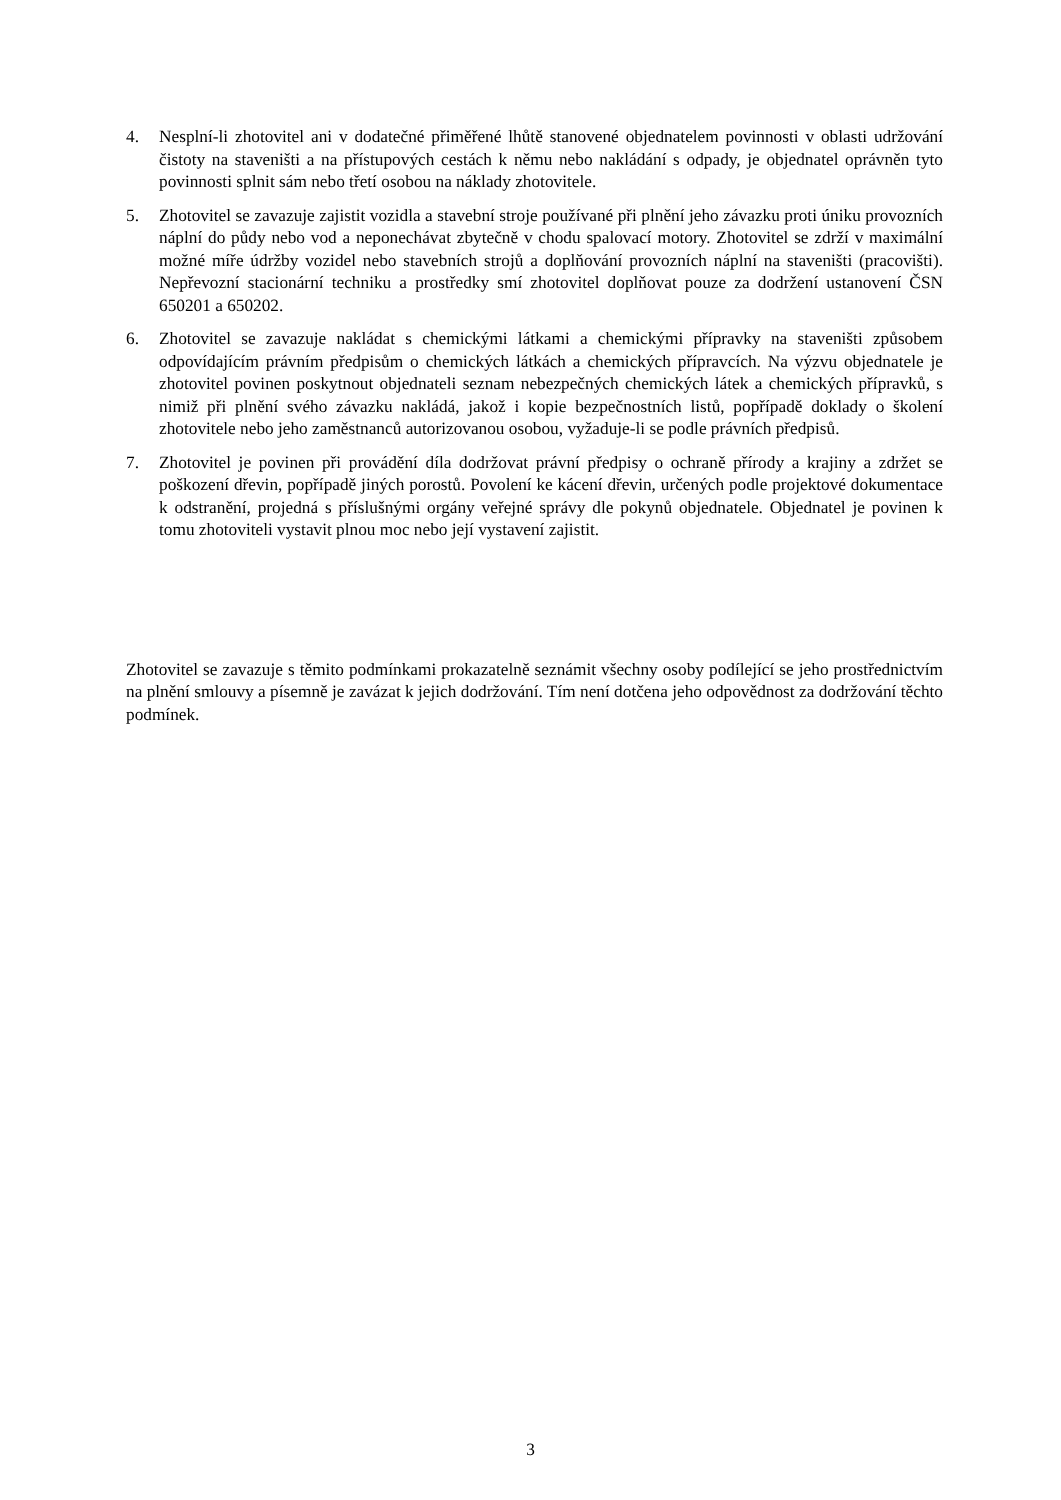4. Nesplní-li zhotovitel ani v dodatečné přiměřené lhůtě stanovené objednatelem povinnosti v oblasti udržování čistoty na staveništi a na přístupových cestách k němu nebo nakládání s odpady, je objednatel oprávněn tyto povinnosti splnit sám nebo třetí osobou na náklady zhotovitele.
5. Zhotovitel se zavazuje zajistit vozidla a stavební stroje používané při plnění jeho závazku proti úniku provozních náplní do půdy nebo vod a neponechávat zbytečně v chodu spalovací motory. Zhotovitel se zdrží v maximální možné míře údržby vozidel nebo stavebních strojů a doplňování provozních náplní na staveništi (pracovišti). Nepřevozní stacionární techniku a prostředky smí zhotovitel doplňovat pouze za dodržení ustanovení ČSN 650201 a 650202.
6. Zhotovitel se zavazuje nakládat s chemickými látkami a chemickými přípravky na staveništi způsobem odpovídajícím právním předpisům o chemických látkách a chemických přípravcích. Na výzvu objednatele je zhotovitel povinen poskytnout objednateli seznam nebezpečných chemických látek a chemických přípravků, s nimiž při plnění svého závazku nakládá, jakož i kopie bezpečnostních listů, popřípadě doklady o školení zhotovitele nebo jeho zaměstnanců autorizovanou osobou, vyžaduje-li se podle právních předpisů.
7. Zhotovitel je povinen při provádění díla dodržovat právní předpisy o ochraně přírody a krajiny a zdržet se poškození dřevin, popřípadě jiných porostů. Povolení ke kácení dřevin, určených podle projektové dokumentace k odstranění, projedná s příslušnými orgány veřejné správy dle pokynů objednatele. Objednatel je povinen k tomu zhotoviteli vystavit plnou moc nebo její vystavení zajistit.
Zhotovitel se zavazuje s těmito podmínkami prokazatelně seznámit všechny osoby podílející se jeho prostřednictvím na plnění smlouvy a písemně je zavázat k jejich dodržování. Tím není dotčena jeho odpovědnost za dodržování těchto podmínek.
3